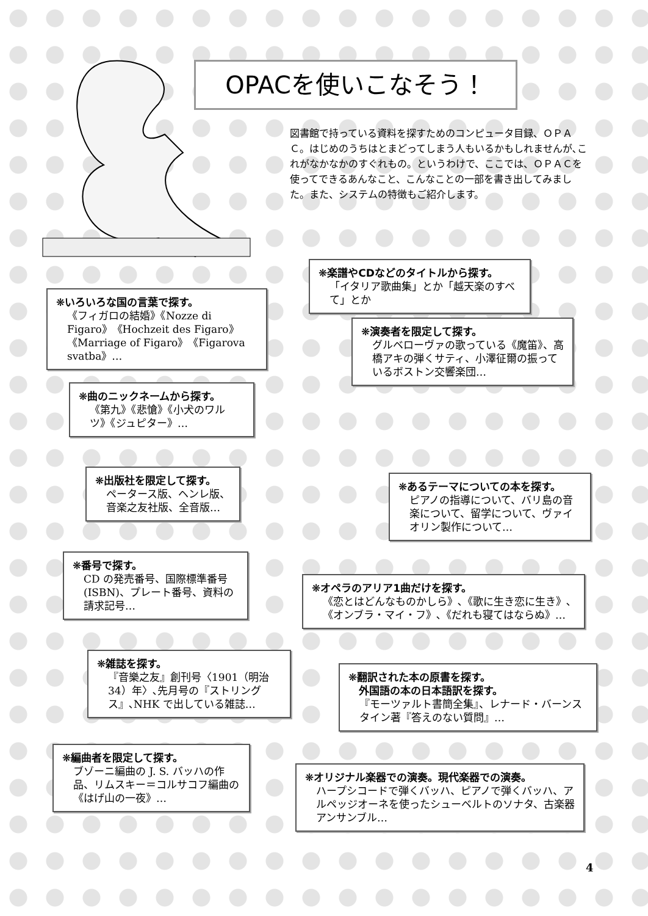OPACを使いこなそう！
図書館で持っている資料を探すためのコンピュータ目録、ＯＰＡＣ。はじめのうちはとまどってしまう人もいるかもしれませんが､これがなかなかのすぐれもの。というわけで、ここでは、ＯＰＡＣを使ってできるあんなこと、こんなことの一部を書き出してみました。また、システムの特徴もご紹介します。
❋楽譜やCDなどのタイトルから探す。
「イタリア歌曲集」とか「越天楽のすべて」とか
❋いろいろな国の言葉で探す。
《フィガロの結婚》《Nozze di Figaro》《Hochzeit des Figaro》《Marriage of Figaro》《Figarova svatba》…
❋演奏者を限定して探す。
グルベローヴァの歌っている《魔笛》、高橋アキの弾くサティ、小澤征爾の振っているボストン交響楽団…
❋曲のニックネームから探す。
《第九》《悲愴》《小犬のワルツ》《ジュピター》…
❋出版社を限定して探す。
ペータース版、ヘンレ版、音楽之友社版、全音版…
❋あるテーマについての本を探す。
ピアノの指導について、バリ島の音楽について、留学について、ヴァイオリン製作について…
❋番号で探す。
CD の発売番号、国際標準番号(ISBN)、プレート番号、資料の請求記号…
❋オペラのアリア1曲だけを探す。
《恋とはどんなものかしら》､《歌に生き恋に生き》､《オンブラ・マイ・フ》､《だれも寝てはならぬ》…
❋雑誌を探す。
『音樂之友』創刊号〈1901（明治34）年〉､先月号の『ストリングス』､NHK で出している雑誌…
❋翻訳された本の原書を探す。
　外国語の本の日本語訳を探す。
『モーツァルト書簡全集』、レナード・バーンスタイン著『答えのない質問』…
❋編曲者を限定して探す。
ブゾーニ編曲の J. S. バッハの作品、リムスキー＝コルサコフ編曲の《はげ山の一夜》…
❋オリジナル楽器での演奏。現代楽器での演奏。
ハープシコードで弾くバッハ、ピアノで弾くバッハ、アルペッジオーネを使ったシューベルトのソナタ、古楽器アンサンブル…
4